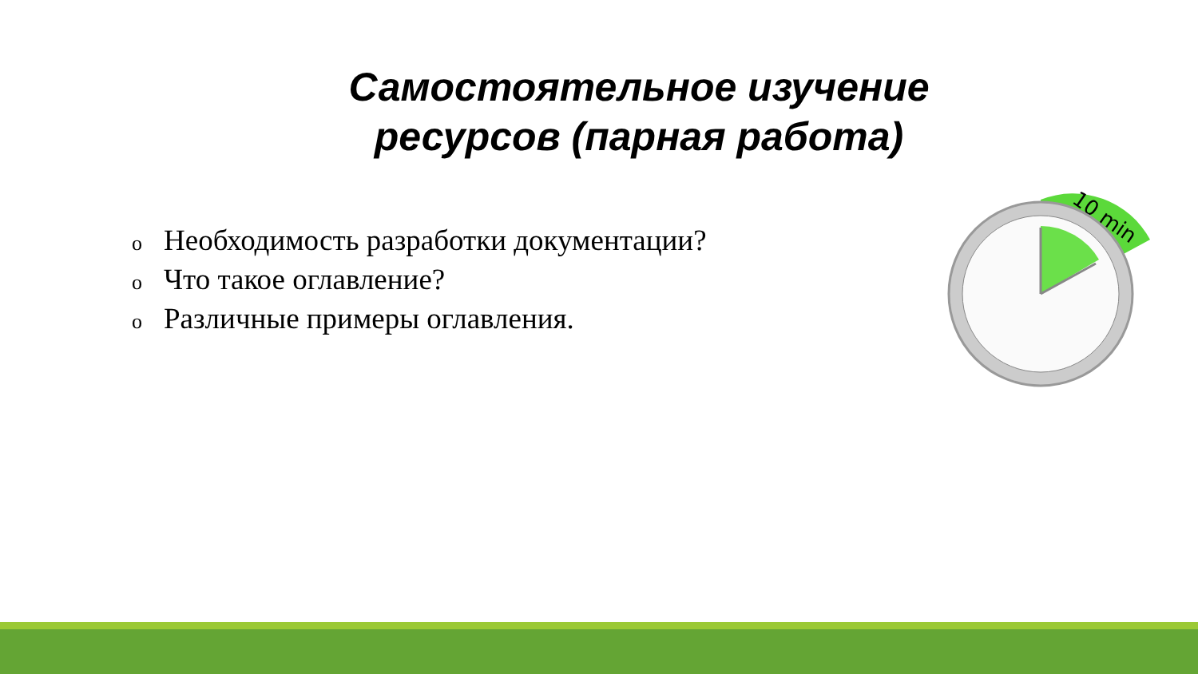Самостоятельное изучение ресурсов (парная работа)
o Необходимость разработки документации?
o Что такое оглавление?
o Различные примеры оглавления.
10 min